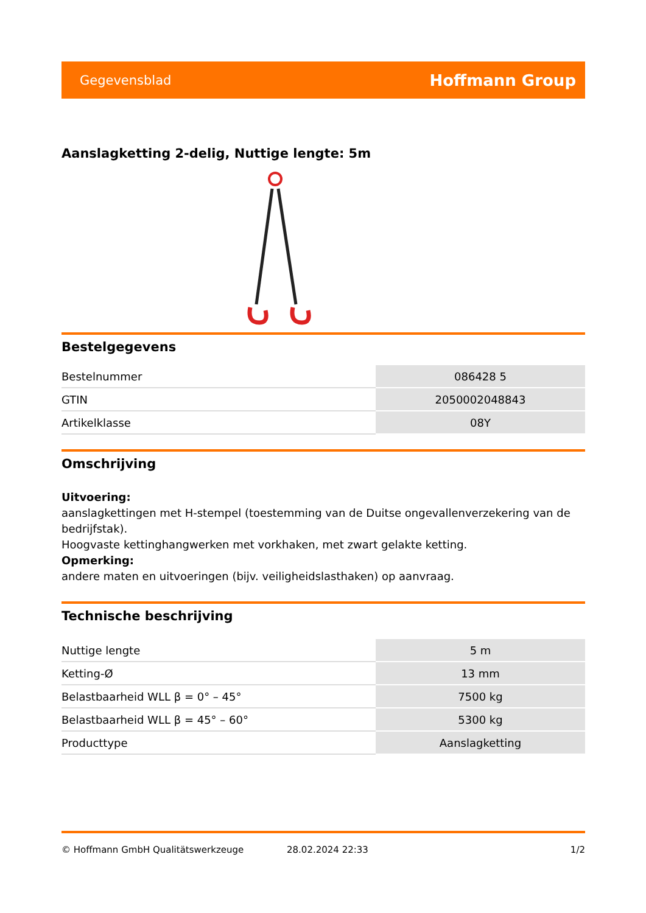Gegevensblad Hoffmann Group
Aanslagketting 2-delig, Nuttige lengte: 5m
Bestelgegevens
| Bestelnummer | 086428 5 |
| GTIN | 2050002048843 |
| Artikelklasse | 08Y |
Omschrijving
Uitvoering:
aanslagkettingen met H-stempel (toestemming van de Duitse ongevallenverzekering van de bedrijfstak).
Hoogvaste kettinghangwerken met vorkhaken, met zwart gelakte ketting.
Opmerking:
andere maten en uitvoeringen (bijv. veiligheidslasthaken) op aanvraag.
Technische beschrijving
| Nuttige lengte | 5 m |
| Ketting-Ø | 13 mm |
| Belastbaarheid WLL β = 0° – 45° | 7500 kg |
| Belastbaarheid WLL β = 45° – 60° | 5300 kg |
| Producttype | Aanslagketting |
© Hoffmann GmbH Qualitätswerkzeuge 28.02.2024 22:33 1/2